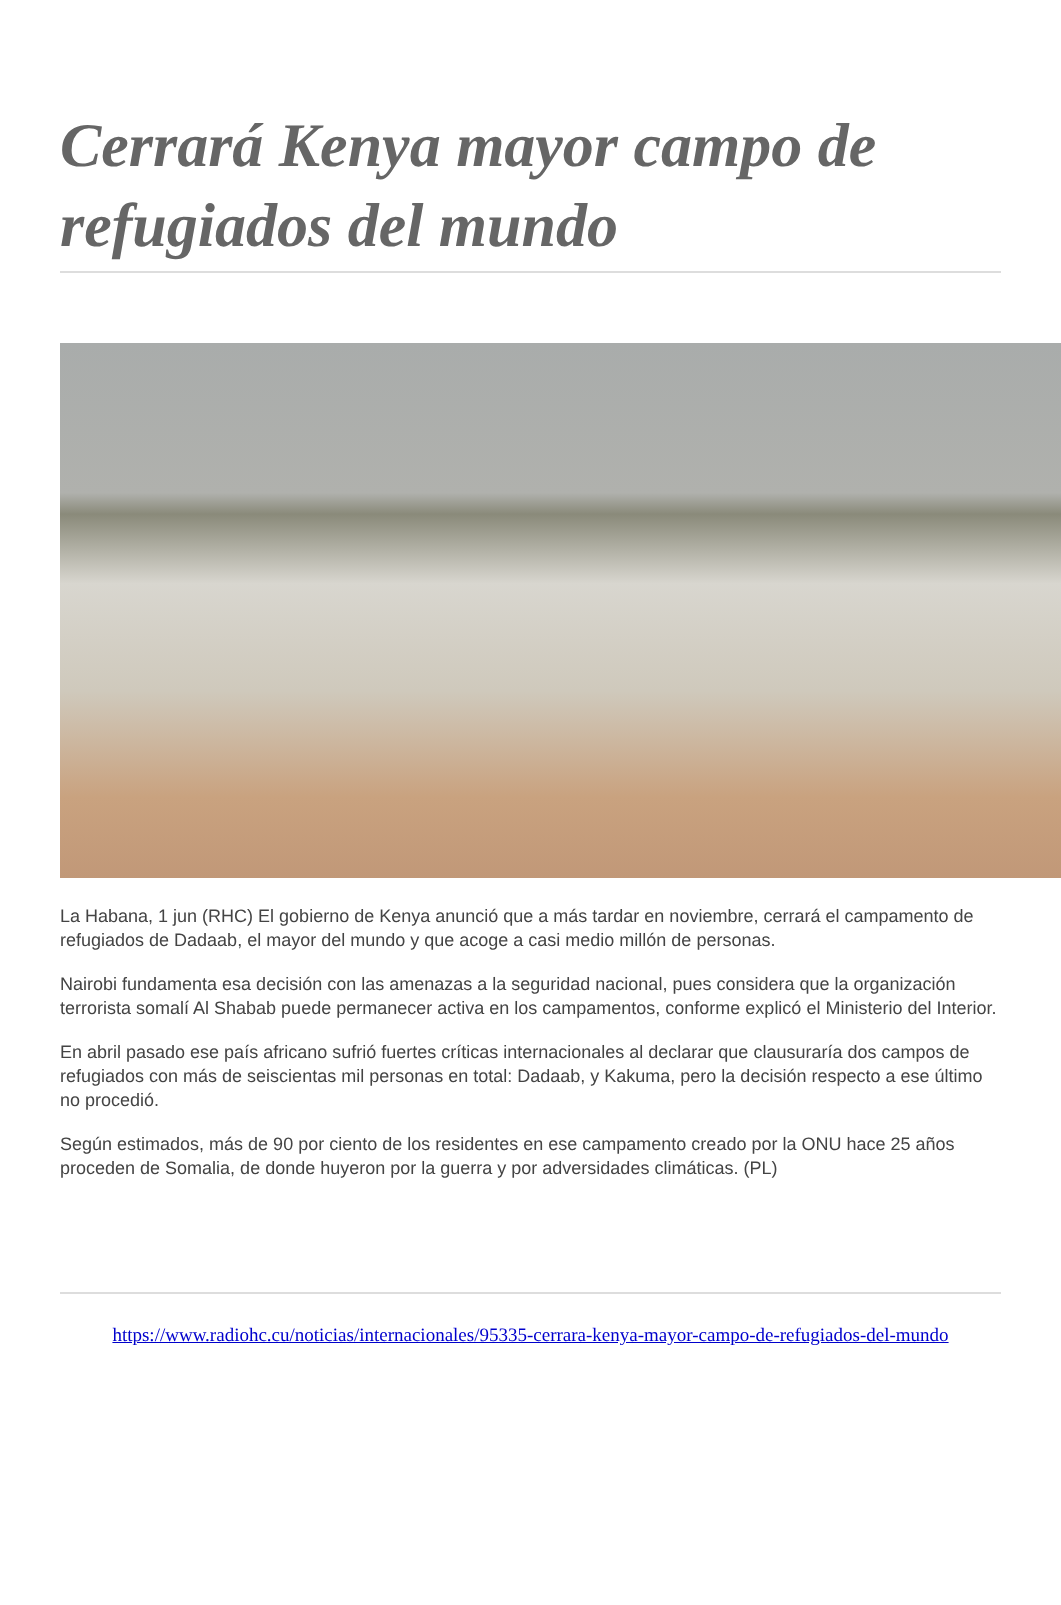Cerrará Kenya mayor campo de refugiados del mundo
La Habana, 1 jun (RHC) El gobierno de Kenya anunció que a más tardar en noviembre, cerrará el campamento de refugiados de Dadaab, el mayor del mundo y que acoge a casi medio millón de personas.
Nairobi fundamenta esa decisión con las amenazas a la seguridad nacional, pues considera que la organización terrorista somalí Al Shabab puede permanecer activa en los campamentos, conforme explicó el Ministerio del Interior.
En abril pasado ese país africano sufrió fuertes críticas internacionales al declarar que clausuraría dos campos de refugiados con más de seiscientas mil personas en total: Dadaab, y Kakuma, pero la decisión respecto a ese último no procedió.
Según estimados, más de 90 por ciento de los residentes en ese campamento creado por la ONU hace 25 años proceden de Somalia, de donde huyeron por la guerra y por adversidades climáticas. (PL)
https://www.radiohc.cu/noticias/internacionales/95335-cerrara-kenya-mayor-campo-de-refugiados-del-mundo